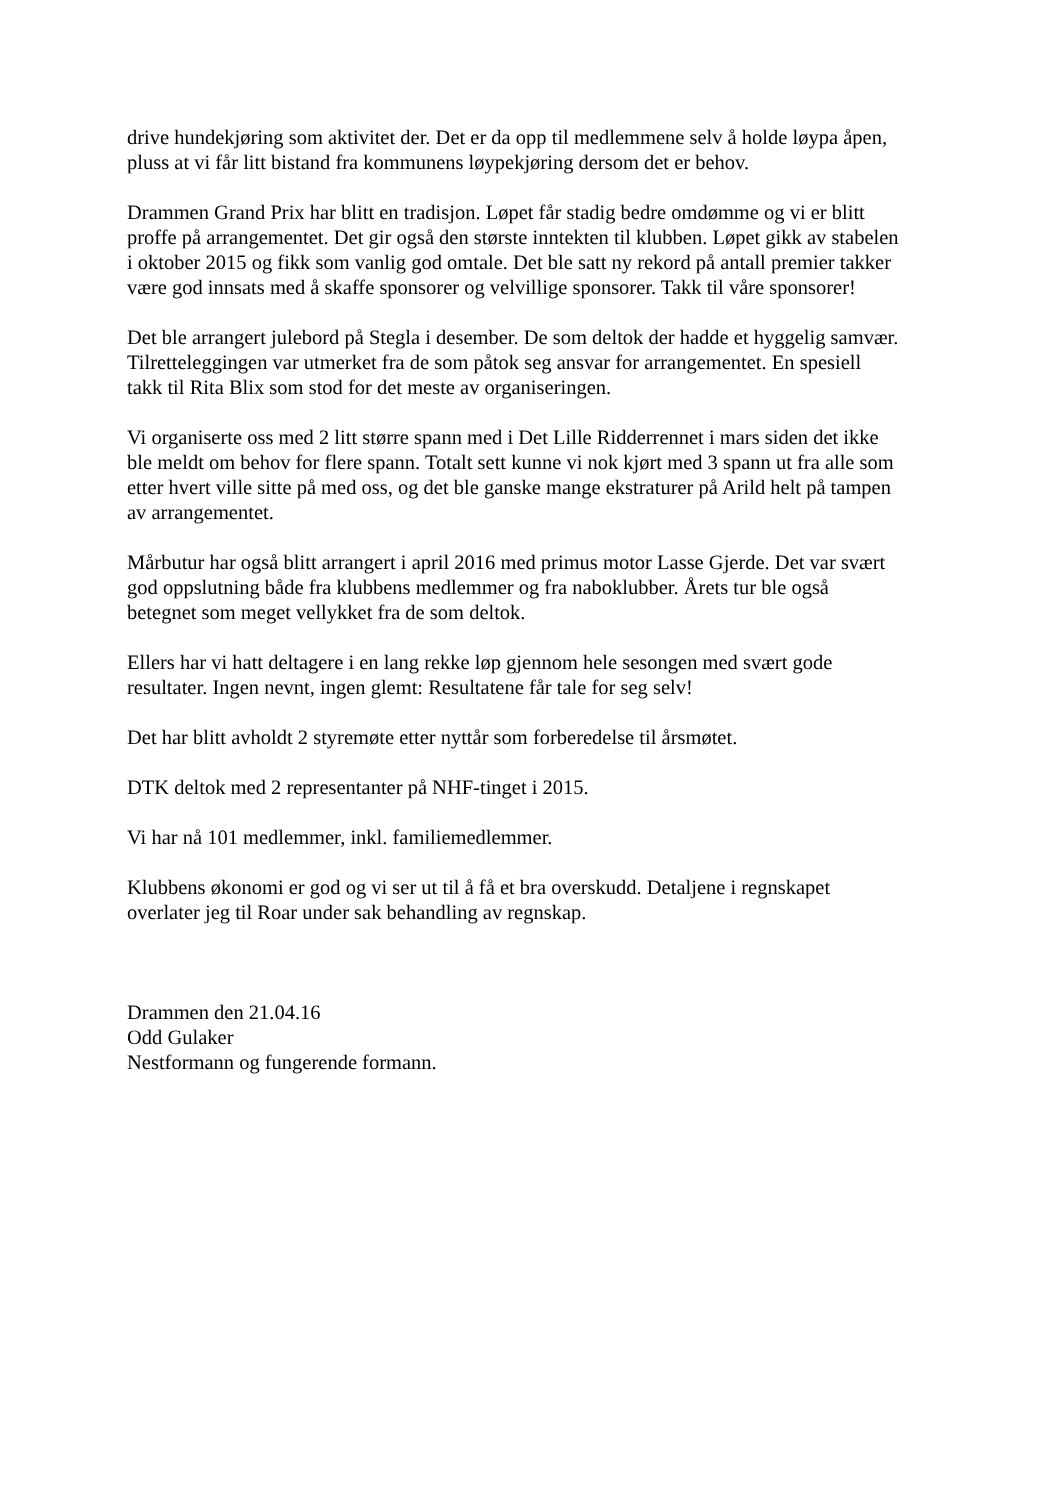drive hundekjøring som aktivitet der. Det er da opp til medlemmene selv å holde løypa åpen,
pluss at vi får litt bistand fra kommunens løypekjøring dersom det er behov.
Drammen Grand Prix har blitt en tradisjon. Løpet får stadig bedre omdømme og vi er blitt
proffe på arrangementet. Det gir også den største inntekten til klubben. Løpet gikk av stabelen
i oktober 2015 og fikk som vanlig god omtale. Det ble satt ny rekord på antall premier takker
være god innsats med å skaffe sponsorer og velvillige sponsorer. Takk til våre sponsorer!
Det ble arrangert julebord på Stegla i desember. De som deltok der hadde et hyggelig samvær.
Tilretteleggingen var utmerket fra de som påtok seg ansvar for arrangementet. En spesiell
takk til Rita Blix som stod for det meste av organiseringen.
Vi organiserte oss med 2 litt større spann med i Det Lille Ridderrennet i mars siden det ikke
ble meldt om behov for flere spann. Totalt sett kunne vi nok kjørt med 3 spann ut fra alle som
etter hvert ville sitte på med oss, og det ble ganske mange ekstraturer på Arild helt på tampen
av arrangementet.
Mårbutur har også blitt arrangert i april 2016 med primus motor Lasse Gjerde. Det var svært
god oppslutning både fra klubbens medlemmer og fra naboklubber. Årets tur ble også
betegnet som meget vellykket fra de som deltok.
Ellers har vi hatt deltagere i en lang rekke løp gjennom hele sesongen med svært gode
resultater. Ingen nevnt, ingen glemt: Resultatene får tale for seg selv!
Det har blitt avholdt 2 styremøte etter nyttår som forberedelse til årsmøtet.
DTK deltok med 2 representanter på NHF-tinget i 2015.
Vi har nå 101 medlemmer, inkl. familiemedlemmer.
Klubbens økonomi er god og vi ser ut til å få et bra overskudd. Detaljene i regnskapet
overlater jeg til Roar under sak behandling av regnskap.
Drammen den 21.04.16
Odd Gulaker
Nestformann og fungerende formann.